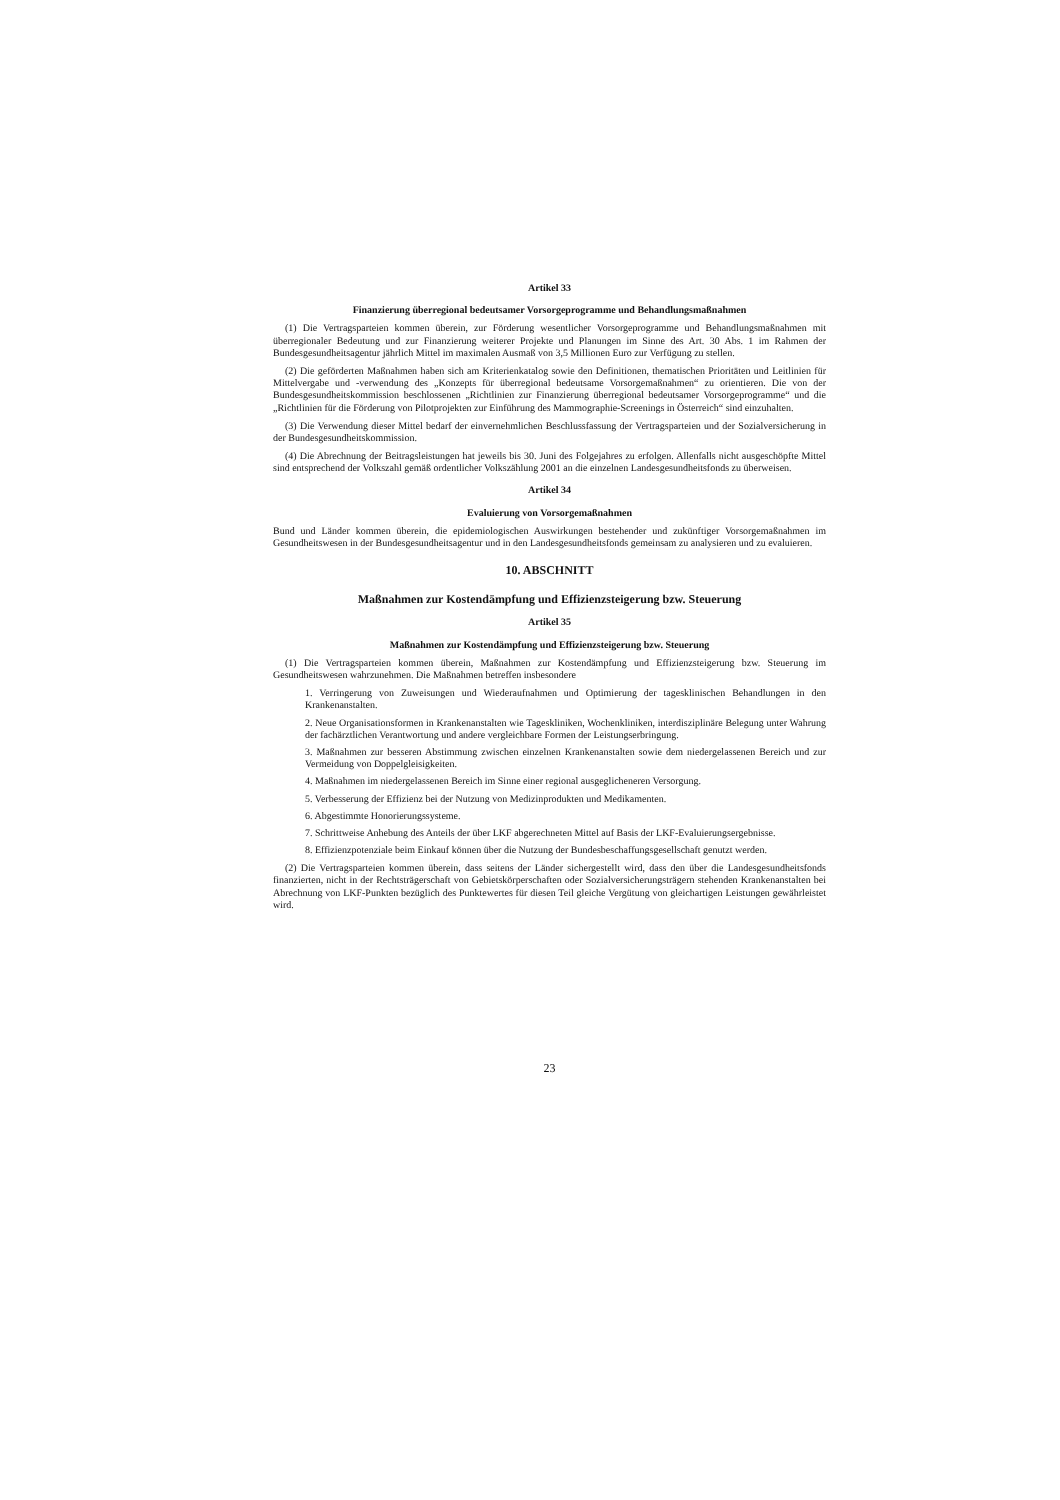Artikel 33
Finanzierung überregional bedeutsamer Vorsorgeprogramme und Behandlungsmaßnahmen
(1) Die Vertragsparteien kommen überein, zur Förderung wesentlicher Vorsorgeprogramme und Behandlungsmaßnahmen mit überregionaler Bedeutung und zur Finanzierung weiterer Projekte und Planungen im Sinne des Art. 30 Abs. 1 im Rahmen der Bundesgesundheitsagentur jährlich Mittel im maximalen Ausmaß von 3,5 Millionen Euro zur Verfügung zu stellen.
(2) Die geförderten Maßnahmen haben sich am Kriterienkatalog sowie den Definitionen, thematischen Prioritäten und Leitlinien für Mittelvergabe und -verwendung des „Konzepts für überregional bedeutsame Vorsorgemaßnahmen“ zu orientieren. Die von der Bundesgesundheitskommission beschlossenen „Richtlinien zur Finanzierung überregional bedeutsamer Vorsorgeprogramme“ und die „Richtlinien für die Förderung von Pilotprojekten zur Einführung des Mammographie-Screenings in Österreich“ sind einzuhalten.
(3) Die Verwendung dieser Mittel bedarf der einvernehmlichen Beschlussfassung der Vertragsparteien und der Sozialversicherung in der Bundesgesundheitskommission.
(4) Die Abrechnung der Beitragsleistungen hat jeweils bis 30. Juni des Folgejahres zu erfolgen. Allenfalls nicht ausgeschöpfte Mittel sind entsprechend der Volkszahl gemäß ordentlicher Volkszählung 2001 an die einzelnen Landesgesundheitsfonds zu überweisen.
Artikel 34
Evaluierung von Vorsorgemaßnahmen
Bund und Länder kommen überein, die epidemiologischen Auswirkungen bestehender und zukünftiger Vorsorgemaßnahmen im Gesundheitswesen in der Bundesgesundheitsagentur und in den Landesgesundheitsfonds gemeinsam zu analysieren und zu evaluieren.
10. ABSCHNITT
Maßnahmen zur Kostendämpfung und Effizienzsteigerung bzw. Steuerung
Artikel 35
Maßnahmen zur Kostendämpfung und Effizienzsteigerung bzw. Steuerung
(1) Die Vertragsparteien kommen überein, Maßnahmen zur Kostendämpfung und Effizienzsteigerung bzw. Steuerung im Gesundheitswesen wahrzunehmen. Die Maßnahmen betreffen insbesondere
1. Verringerung von Zuweisungen und Wiederaufnahmen und Optimierung der tagesklinischen Behandlungen in den Krankenanstalten.
2. Neue Organisationsformen in Krankenanstalten wie Tageskliniken, Wochenkliniken, interdisziplinäre Belegung unter Wahrung der fachärztlichen Verantwortung und andere vergleichbare Formen der Leistungserbringung.
3. Maßnahmen zur besseren Abstimmung zwischen einzelnen Krankenanstalten sowie dem niedergelassenen Bereich und zur Vermeidung von Doppelgleisigkeiten.
4. Maßnahmen im niedergelassenen Bereich im Sinne einer regional ausgeglicheneren Versorgung.
5. Verbesserung der Effizienz bei der Nutzung von Medizinprodukten und Medikamenten.
6. Abgestimmte Honorierungssysteme.
7. Schrittweise Anhebung des Anteils der über LKF abgerechneten Mittel auf Basis der LKF-Evaluierungsergebnisse.
8. Effizienzpotenziale beim Einkauf können über die Nutzung der Bundesbeschaffungsgesellschaft genutzt werden.
(2) Die Vertragsparteien kommen überein, dass seitens der Länder sichergestellt wird, dass den über die Landesgesundheitsfonds finanzierten, nicht in der Rechtsträgerschaft von Gebietskörperschaften oder Sozialversicherungsträgern stehenden Krankenanstalten bei Abrechnung von LKF-Punkten bezüglich des Punktewertes für diesen Teil gleiche Vergütung von gleichartigen Leistungen gewährleistet wird.
23